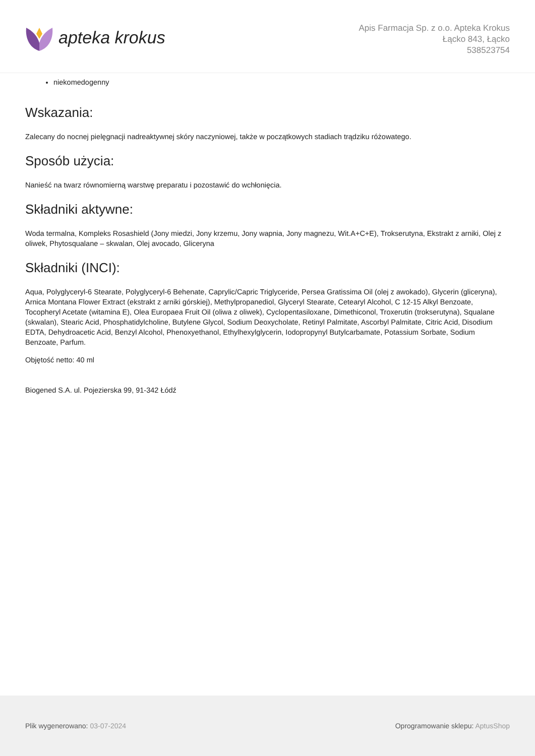apteka krokus
Apis Farmacja Sp. z o.o. Apteka Krokus
Łącko 843, Łącko
538523754
niekomedogenny
Wskazania:
Zalecany do nocnej pielęgnacji nadreaktywnej skóry naczyniowej, także w początkowych stadiach trądziku różowatego.
Sposób użycia:
Nanieść na twarz równomierną warstwę preparatu i pozostawić do wchłonięcia.
Składniki aktywne:
Woda termalna, Kompleks Rosashield (Jony miedzi, Jony krzemu, Jony wapnia, Jony magnezu, Wit.A+C+E), Trokserutyna, Ekstrakt z arniki, Olej z oliwek, Phytosqualane – skwalan, Olej avocado, Gliceryna
Składniki (INCI):
Aqua, Polyglyceryl-6 Stearate, Polyglyceryl-6 Behenate, Caprylic/Capric Triglyceride, Persea Gratissima Oil (olej z awokado), Glycerin (gliceryna), Arnica Montana Flower Extract (ekstrakt z arniki górskiej), Methylpropanediol, Glyceryl Stearate, Cetearyl Alcohol, C 12-15 Alkyl Benzoate, Tocopheryl Acetate (witamina E), Olea Europaea Fruit Oil (oliwa z oliwek), Cyclopentasiloxane, Dimethiconol, Troxerutin (trokserutyna), Squalane (skwalan), Stearic Acid, Phosphatidylcholine, Butylene Glycol, Sodium Deoxycholate, Retinyl Palmitate, Ascorbyl Palmitate, Citric Acid, Disodium EDTA, Dehydroacetic Acid, Benzyl Alcohol, Phenoxyethanol, Ethylhexylglycerin, Iodopropynyl Butylcarbamate, Potassium Sorbate, Sodium Benzoate, Parfum.
Objętość netto: 40 ml
Biogened S.A. ul. Pojezierska 99, 91-342 Łódź
Plik wygenerowano: 03-07-2024 Oprogramowanie sklepu: AptusShop